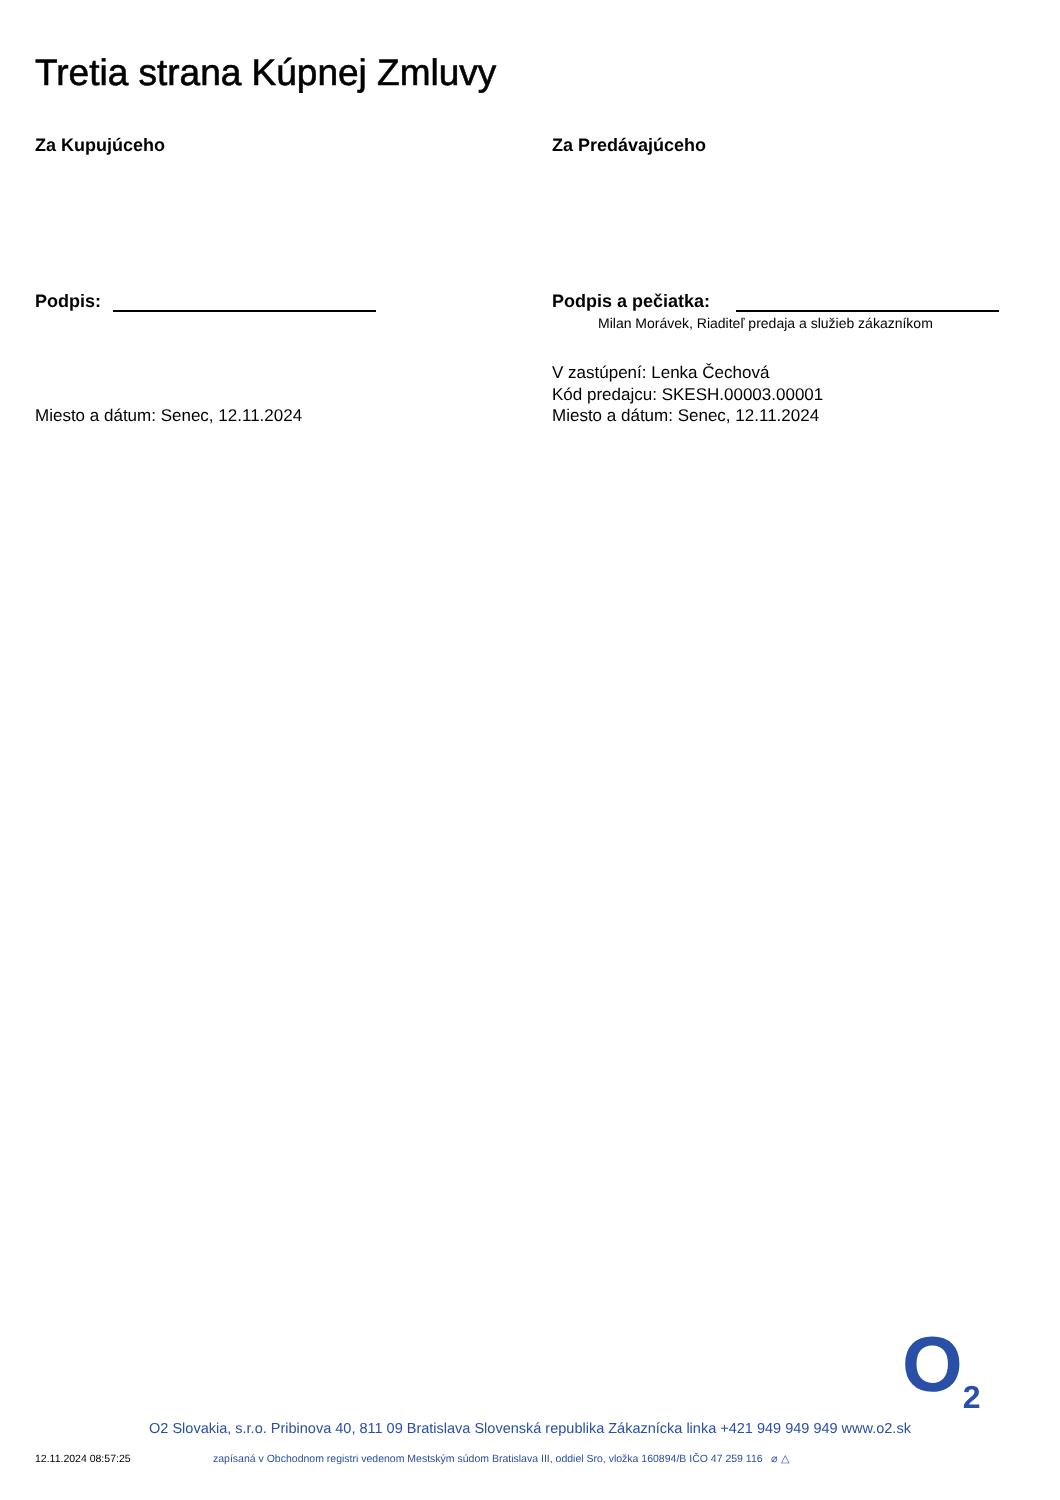Tretia strana Kúpnej Zmluvy
Za Kupujúceho Za Predávajúceho
Podpis: Podpis a pečiatka:
Milan Morávek, Riaditeľ predaja a služieb zákazníkom
Miesto a dátum: Senec, 12.11.2024
V zastúpení: Lenka Čechová
Kód predajcu: SKESH.00003.00001
Miesto a dátum: Senec, 12.11.2024
O<sub>2</sub>
O2 Slovakia, s.r.o. Pribinova 40, 811 09 Bratislava Slovenská republika Zákaznícka linka +421 949 949 949 www.o2.sk
12.11.2024 08:57:25
zapísaná v Obchodnom registri vedenom Mestským súdom Bratislava III, oddiel Sro, vložka 160894/B IČO 47 259 116 ⌀ △